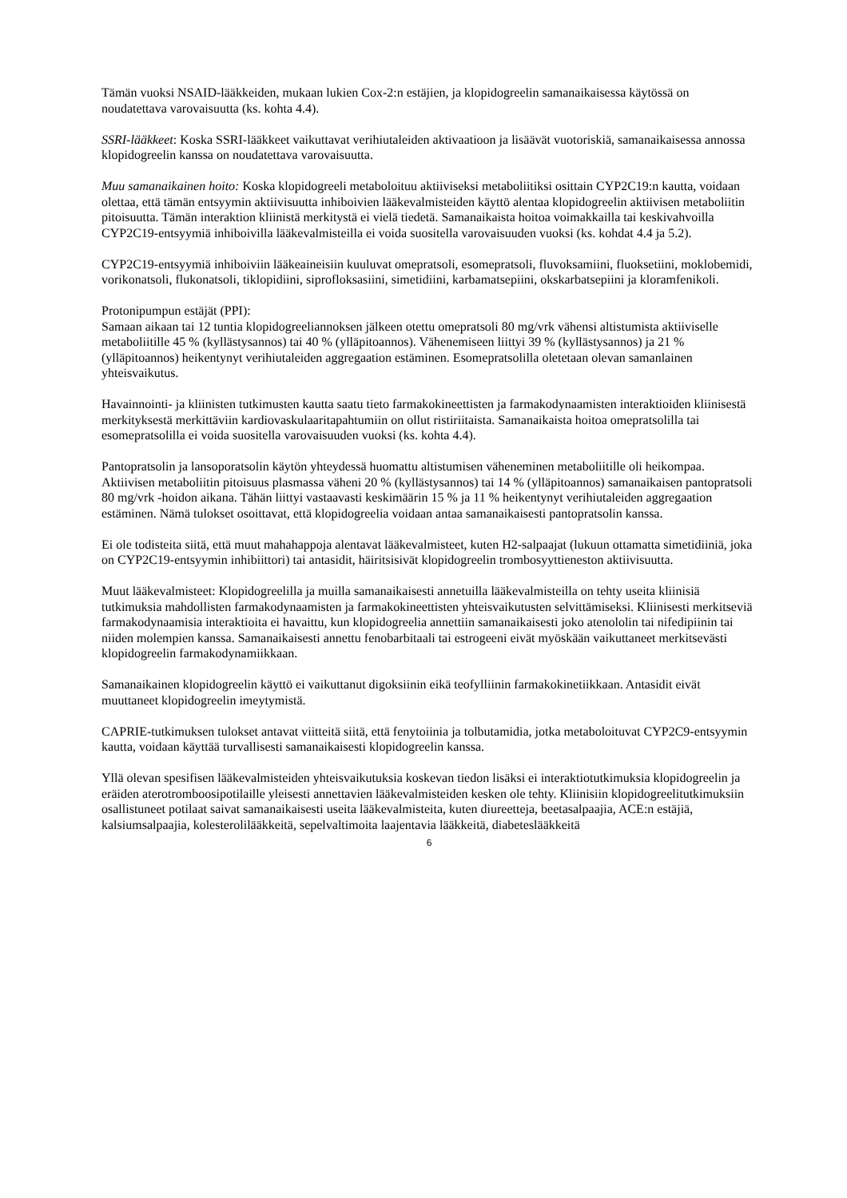Tämän vuoksi NSAID-lääkkeiden, mukaan lukien Cox-2:n estäjien, ja klopidogreelin samanaikaisessa käytössä on noudatettava varovaisuutta (ks. kohta 4.4).
SSRI-lääkkeet: Koska SSRI-lääkkeet vaikuttavat verihiutaleiden aktivaatioon ja lisäävät vuotoriskiä, samanaikaisessa annossa klopidogreelin kanssa on noudatettava varovaisuutta.
Muu samanaikainen hoito: Koska klopidogreeli metaboloituu aktiiviseksi metaboliitiksi osittain CYP2C19:n kautta, voidaan olettaa, että tämän entsyymin aktiivisuutta inhiboivien lääkevalmisteiden käyttö alentaa klopidogreelin aktiivisen metaboliitin pitoisuutta. Tämän interaktion kliinistä merkitystä ei vielä tiedetä. Samanaikaista hoitoa voimakkailla tai keskivahvoilla CYP2C19-entsyymiä inhiboivilla lääkevalmisteilla ei voida suositella varovaisuuden vuoksi (ks. kohdat 4.4 ja 5.2).
CYP2C19-entsyymiä inhiboiviin lääkeaineisiin kuuluvat omepratsoli, esomepratsoli, fluvoksamiini, fluoksetiini, moklobemidi, vorikonatsoli, flukonatsoli, tiklopidiini, siprofloksasiini, simetidiini, karbamatsepiini, okskarbatsepiini ja kloramfenikoli.
Protonipumpun estäjät (PPI):
Samaan aikaan tai 12 tuntia klopidogreeliannoksen jälkeen otettu omepratsoli 80 mg/vrk vähensi altistumista aktiiviselle metaboliitille 45 % (kyllästysannos) tai 40 % (ylläpitoannos). Vähenemiseen liittyi 39 % (kyllästysannos) ja 21 % (ylläpitoannos) heikentynyt verihiutaleiden aggregaation estäminen. Esomepratsolilla oletetaan olevan samanlainen yhteisvaikutus.
Havainnointi- ja kliinisten tutkimusten kautta saatu tieto farmakokineettisten ja farmakodynaamisten interaktioiden kliinisestä merkityksestä merkittäviin kardiovaskulaaritapahtumiin on ollut ristiriitaista. Samanaikaista hoitoa omepratsolilla tai esomepratsolilla ei voida suositella varovaisuuden vuoksi (ks. kohta 4.4).
Pantopratsolin ja lansoporatsolin käytön yhteydessä huomattu altistumisen väheneminen metaboliitille oli heikompaa.
Aktiivisen metaboliitin pitoisuus plasmassa väheni 20 % (kyllästysannos) tai 14 % (ylläpitoannos) samanaikaisen pantopratsoli 80 mg/vrk -hoidon aikana. Tähän liittyi vastaavasti keskimäärin 15 % ja 11 % heikentynyt verihiutaleiden aggregaation estäminen. Nämä tulokset osoittavat, että klopidogreelia voidaan antaa samanaikaisesti pantopratsolin kanssa.
Ei ole todisteita siitä, että muut mahahappoja alentavat lääkevalmisteet, kuten H2-salpaajat (lukuun ottamatta simetidiiniä, joka on CYP2C19-entsyymin inhibiittori) tai antasidit, häiritsisivät klopidogreelin trombosyyttieneston aktiivisuutta.
Muut lääkevalmisteet: Klopidogreelilla ja muilla samanaikaisesti annetuilla lääkevalmisteilla on tehty useita kliinisiä tutkimuksia mahdollisten farmakodynaamisten ja farmakokineettisten yhteisvaikutusten selvittämiseksi. Kliinisesti merkitseviä farmakodynaamisia interaktioita ei havaittu, kun klopidogreelia annettiin samanaikaisesti joko atenololin tai nifedipiinin tai niiden molempien kanssa. Samanaikaisesti annettu fenobarbitaali tai estrogeeni eivät myöskään vaikuttaneet merkitsevästi klopidogreelin farmakodynamiikkaan.
Samanaikainen klopidogreelin käyttö ei vaikuttanut digoksiinin eikä teofylliinin farmakokinetiikkaan. Antasidit eivät muuttaneet klopidogreelin imeytymistä.
CAPRIE-tutkimuksen tulokset antavat viitteitä siitä, että fenytoiinia ja tolbutamidia, jotka metaboloituvat CYP2C9-entsyymin kautta, voidaan käyttää turvallisesti samanaikaisesti klopidogreelin kanssa.
Yllä olevan spesifisen lääkevalmisteiden yhteisvaikutuksia koskevan tiedon lisäksi ei interaktiotutkimuksia klopidogreelin ja eräiden aterotromboosipotilaille yleisesti annettavien lääkevalmisteiden kesken ole tehty. Kliinisiin klopidogreelitutkimuksiin osallistuneet potilaat saivat samanaikaisesti useita lääkevalmisteita, kuten diureetteja, beetasalpaajia, ACE:n estäjiä, kalsiumsalpaajia, kolesterolilääkkeitä, sepelvaltimoita laajentavia lääkkeitä, diabeteslääkkeitä
6